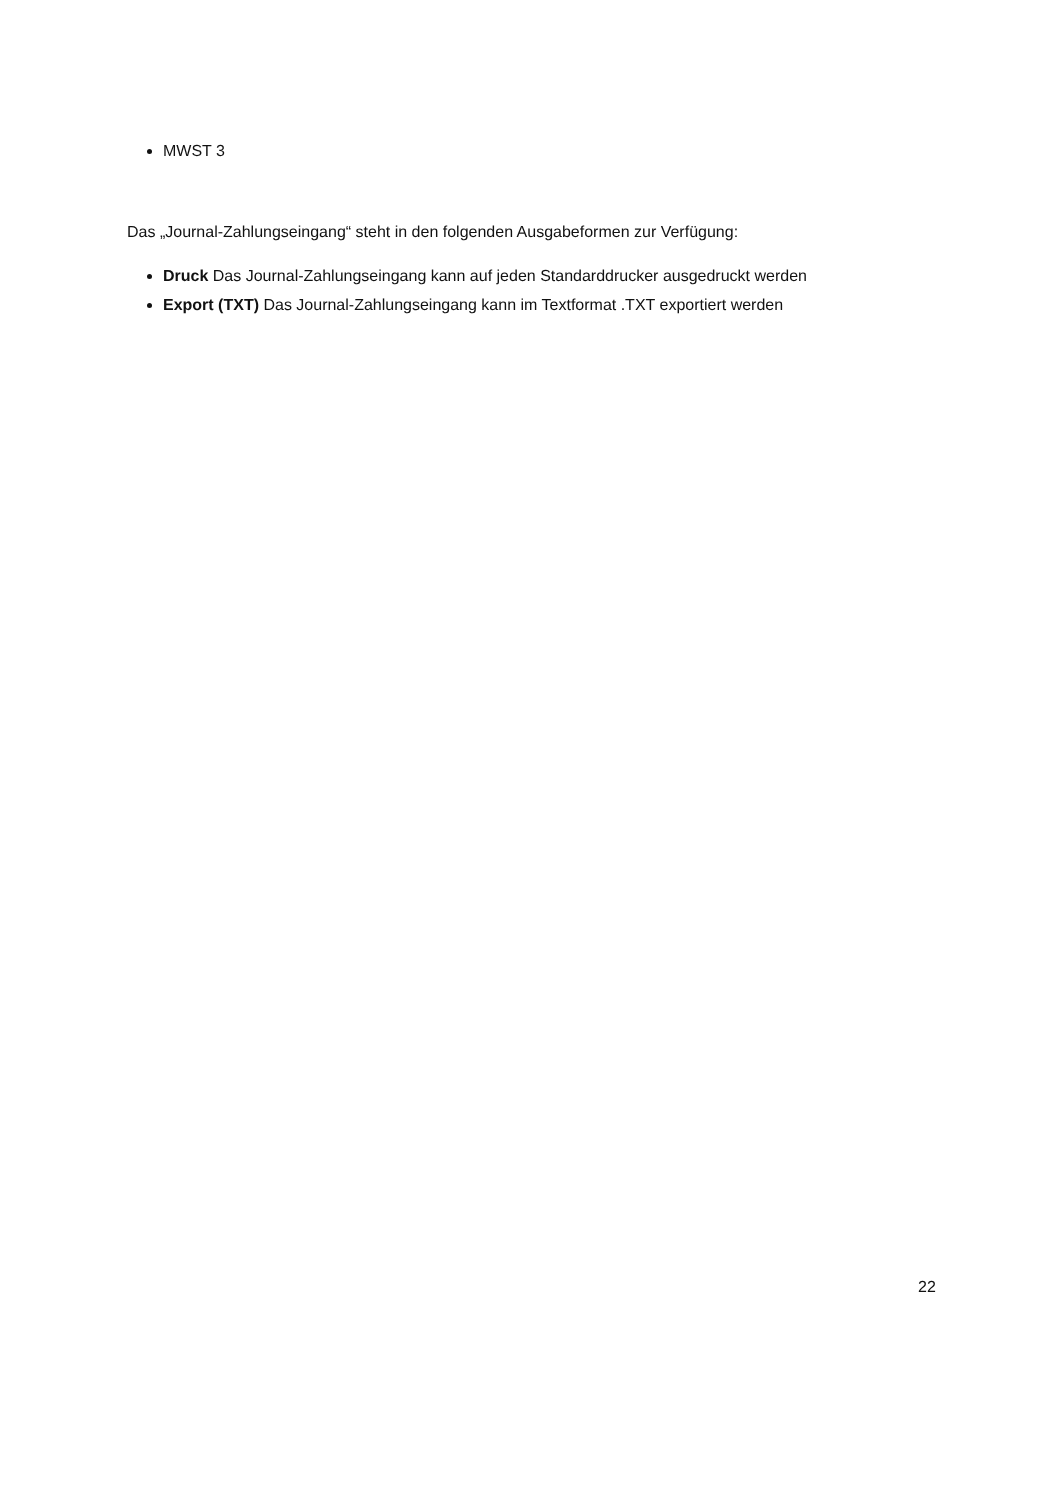MWST 3
Das „Journal-Zahlungseingang“ steht in den folgenden Ausgabeformen zur Verfügung:
Druck Das Journal-Zahlungseingang kann auf jeden Standarddrucker ausgedruckt werden
Export (TXT) Das Journal-Zahlungseingang kann im Textformat .TXT exportiert werden
22